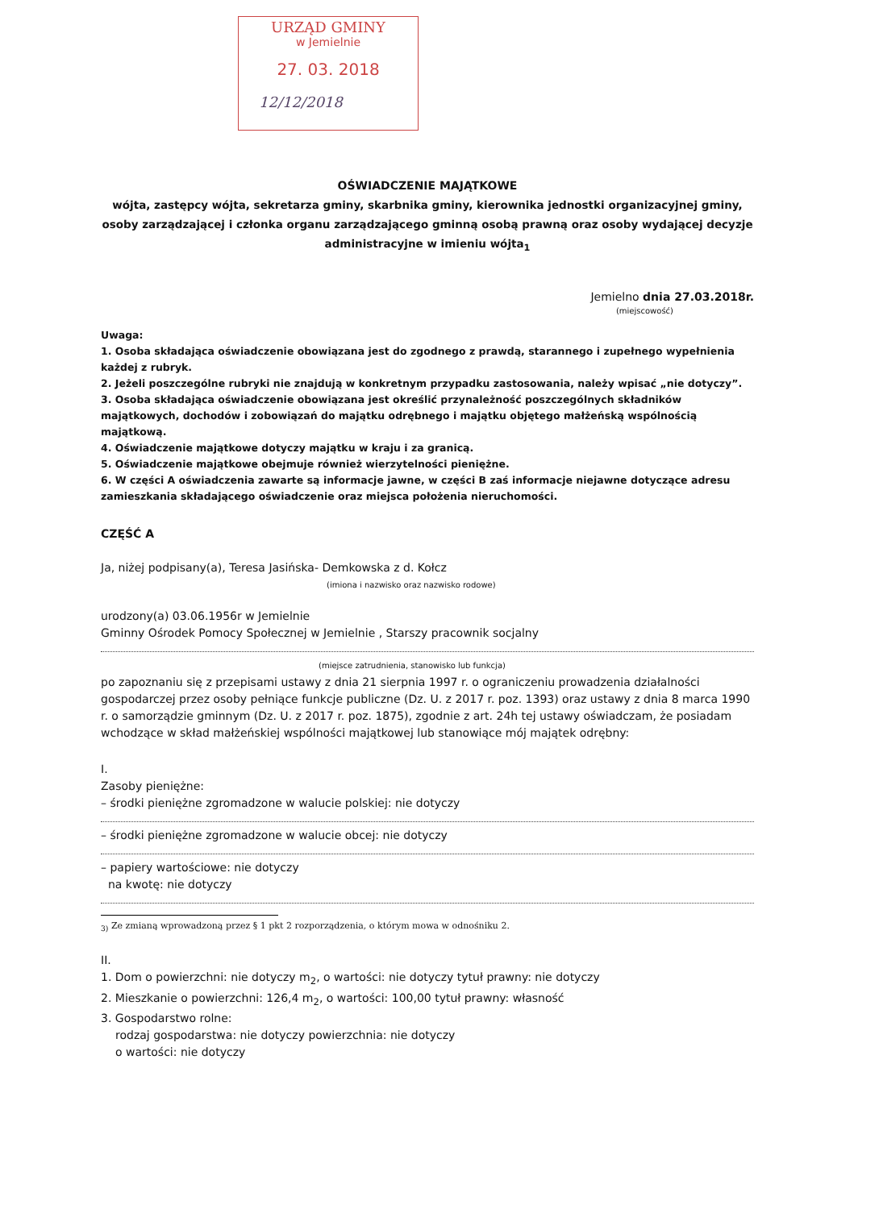URZĄD GMINY
w Jemielnie
27. 03. 2018
12/12/2018
OŚWIADCZENIE MAJĄTKOWE
wójta, zastępcy wójta, sekretarza gminy, skarbnika gminy, kierownika jednostki organizacyjnej gminy, osoby zarządzającej i członka organu zarządzającego gminną osobą prawną oraz osoby wydającej decyzje administracyjne w imieniu wójta<sub>1</sub>
Jemielno dnia 27.03.2018r.
(miejscowość)
Uwaga:
1. Osoba składająca oświadczenie obowiązana jest do zgodnego z prawdą, starannego i zupełnego wypełnienia każdej z rubryk.
2. Jeżeli poszczególne rubryki nie znajdują w konkretnym przypadku zastosowania, należy wpisać „nie dotyczy”.
3. Osoba składająca oświadczenie obowiązana jest określić przynależność poszczególnych składników majątkowych, dochodów i zobowiązań do majątku odrębnego i majątku objętego małżeńską wspólnością majątkową.
4. Oświadczenie majątkowe dotyczy majątku w kraju i za granicą.
5. Oświadczenie majątkowe obejmuje również wierzytelności pieniężne.
6. W części A oświadczenia zawarte są informacje jawne, w części B zaś informacje niejawne dotyczące adresu zamieszkania składającego oświadczenie oraz miejsca położenia nieruchomości.
CZĘŚĆ A
Ja, niżej podpisany(a), Teresa Jasińska- Demkowska z d. Kołcz
(imiona i nazwisko oraz nazwisko rodowe)
urodzony(a) 03.06.1956r w Jemielnie
Gminny Ośrodek Pomocy Społecznej w Jemielnie , Starszy pracownik socjalny
(miejsce zatrudnienia, stanowisko lub funkcja)
po zapoznaniu się z przepisami ustawy z dnia 21 sierpnia 1997 r. o ograniczeniu prowadzenia działalności gospodarczej przez osoby pełniące funkcje publiczne (Dz. U. z 2017 r. poz. 1393) oraz ustawy z dnia 8 marca 1990 r. o samorządzie gminnym (Dz. U. z 2017 r. poz. 1875), zgodnie z art. 24h tej ustawy oświadczam, że posiadam wchodzące w skład małżeńskiej wspólności majątkowej lub stanowiące mój majątek odrębny:
I.
Zasoby pieniężne:
– środki pieniężne zgromadzone w walucie polskiej: nie dotyczy
– środki pieniężne zgromadzone w walucie obcej: nie dotyczy
– papiery wartościowe: nie dotyczy
na kwotę: nie dotyczy
<sub>3)</sub> Ze zmianą wprowadzoną przez § 1 pkt 2 rozporządzenia, o którym mowa w odnośniku 2.
II.
1. Dom o powierzchni: nie dotyczy m<sub>2</sub>, o wartości: nie dotyczy tytuł prawny: nie dotyczy
2. Mieszkanie o powierzchni: 126,4 m<sub>2</sub>, o wartości: 100,00 tytuł prawny: własność
3. Gospodarstwo rolne:
rodzaj gospodarstwa: nie dotyczy powierzchnia: nie dotyczy
o wartości: nie dotyczy